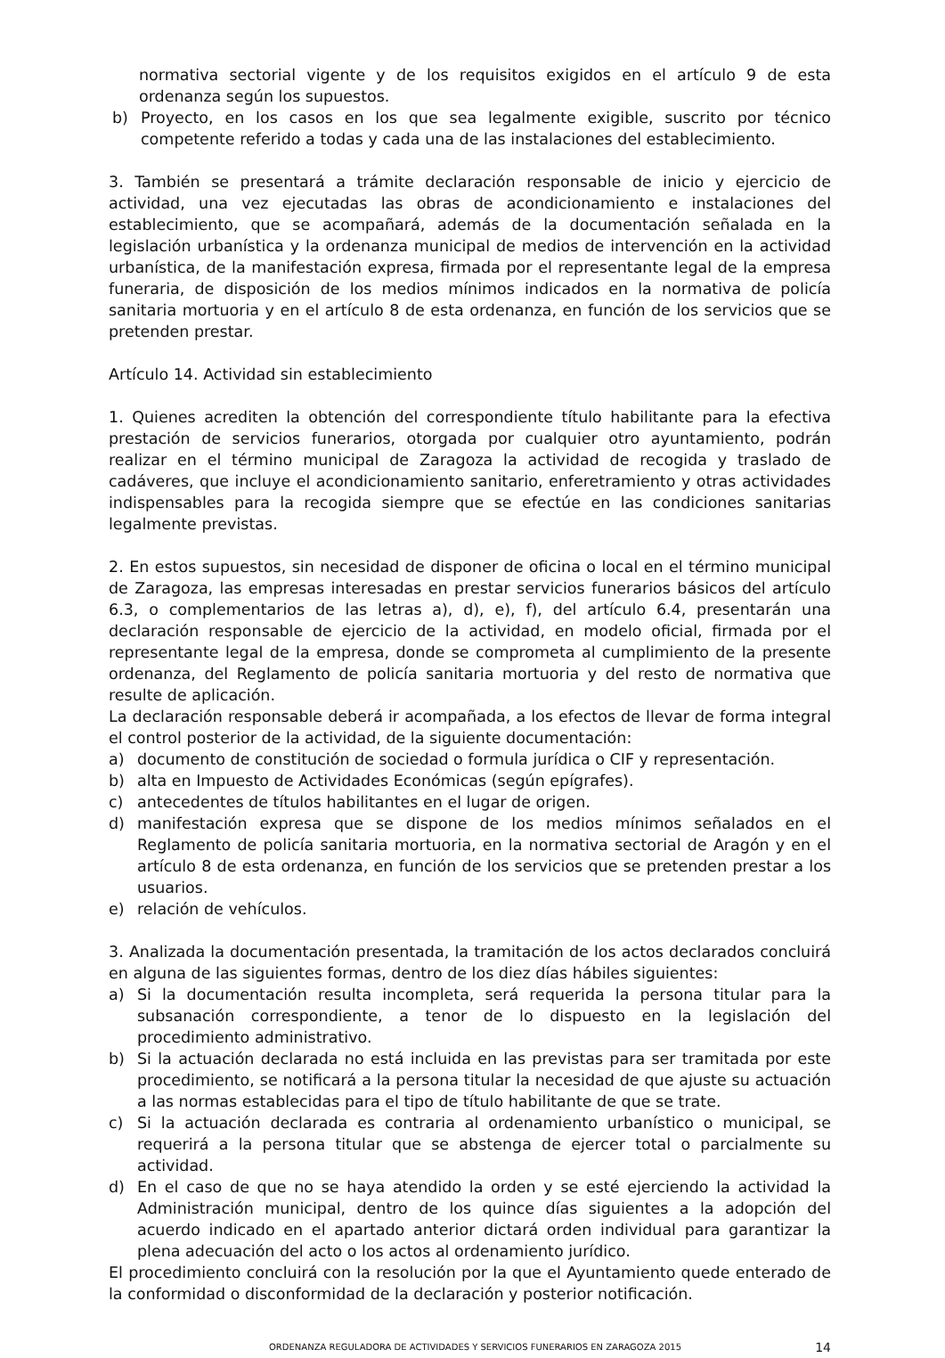normativa sectorial vigente y de los requisitos exigidos en el artículo 9 de esta ordenanza según los supuestos.
b) Proyecto, en los casos en los que sea legalmente exigible, suscrito por técnico competente referido a todas y cada una de las instalaciones del establecimiento.
3. También se presentará a trámite declaración responsable de inicio y ejercicio de actividad, una vez ejecutadas las obras de acondicionamiento e instalaciones del establecimiento, que se acompañará, además de la documentación señalada en la legislación urbanística y la ordenanza municipal de medios de intervención en la actividad urbanística, de la manifestación expresa, firmada por el representante legal de la empresa funeraria, de disposición de los medios mínimos indicados en la normativa de policía sanitaria mortuoria y en el artículo 8 de esta ordenanza, en función de los servicios que se pretenden prestar.
Artículo 14. Actividad sin establecimiento
1. Quienes acrediten la obtención del correspondiente título habilitante para la efectiva prestación de servicios funerarios, otorgada por cualquier otro ayuntamiento, podrán realizar en el término municipal de Zaragoza la actividad de recogida y traslado de cadáveres, que incluye el acondicionamiento sanitario, enferetramiento y otras actividades indispensables para la recogida siempre que se efectúe en las condiciones sanitarias legalmente previstas.
2. En estos supuestos, sin necesidad de disponer de oficina o local en el término municipal de Zaragoza, las empresas interesadas en prestar servicios funerarios básicos del artículo 6.3, o complementarios de las letras a), d), e), f), del artículo 6.4, presentarán una declaración responsable de ejercicio de la actividad, en modelo oficial, firmada por el representante legal de la empresa, donde se comprometa al cumplimiento de la presente ordenanza, del Reglamento de policía sanitaria mortuoria y del resto de normativa que resulte de aplicación.
La declaración responsable deberá ir acompañada, a los efectos de llevar de forma integral el control posterior de la actividad, de la siguiente documentación:
a) documento de constitución de sociedad o formula jurídica o CIF y representación.
b) alta en Impuesto de Actividades Económicas (según epígrafes).
c) antecedentes de títulos habilitantes en el lugar de origen.
d) manifestación expresa que se dispone de los medios mínimos señalados en el Reglamento de policía sanitaria mortuoria, en la normativa sectorial de Aragón y en el artículo 8 de esta ordenanza, en función de los servicios que se pretenden prestar a los usuarios.
e) relación de vehículos.
3. Analizada la documentación presentada, la tramitación de los actos declarados concluirá en alguna de las siguientes formas, dentro de los diez días hábiles siguientes:
a) Si la documentación resulta incompleta, será requerida la persona titular para la subsanación correspondiente, a tenor de lo dispuesto en la legislación del procedimiento administrativo.
b) Si la actuación declarada no está incluida en las previstas para ser tramitada por este procedimiento, se notificará a la persona titular la necesidad de que ajuste su actuación a las normas establecidas para el tipo de título habilitante de que se trate.
c) Si la actuación declarada es contraria al ordenamiento urbanístico o municipal, se requerirá a la persona titular que se abstenga de ejercer total o parcialmente su actividad.
d) En el caso de que no se haya atendido la orden y se esté ejerciendo la actividad la Administración municipal, dentro de los quince días siguientes a la adopción del acuerdo indicado en el apartado anterior dictará orden individual para garantizar la plena adecuación del acto o los actos al ordenamiento jurídico.
El procedimiento concluirá con la resolución por la que el Ayuntamiento quede enterado de la conformidad o disconformidad de la declaración y posterior notificación.
ORDENANZA REGULADORA DE ACTIVIDADES Y SERVICIOS FUNERARIOS EN ZARAGOZA 2015 14